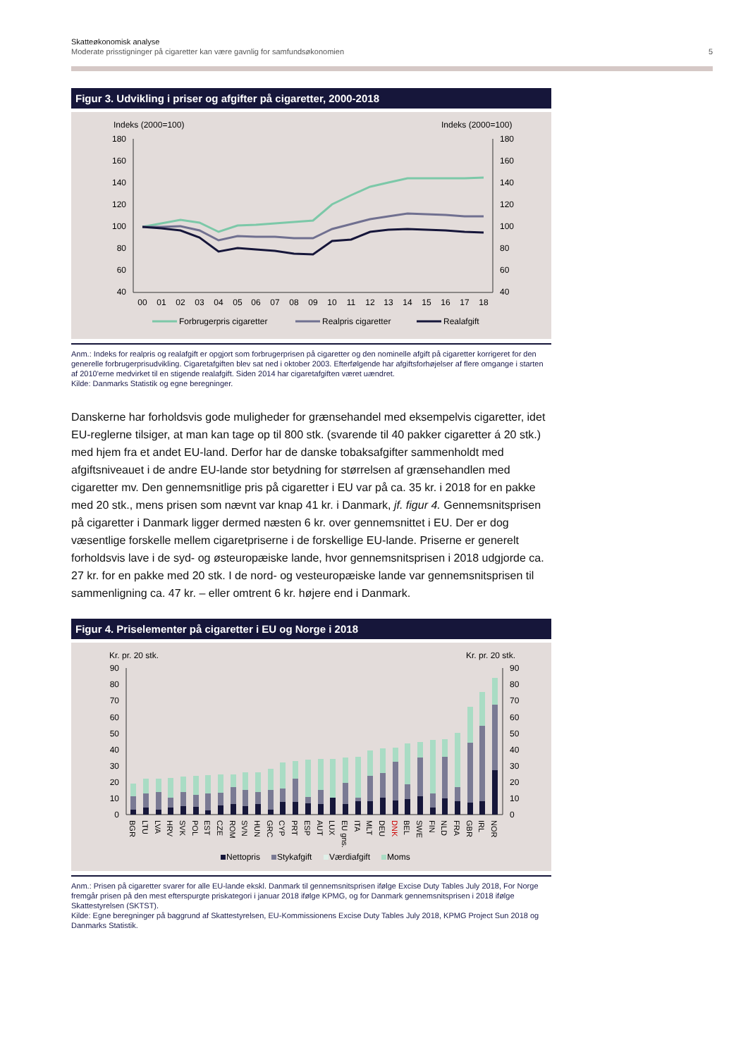Skatteøkonomisk analyse
Moderate prisstigninger på cigaretter kan være gavnlig for samfundsøkonomien
5
Figur 3. Udvikling i priser og afgifter på cigaretter, 2000-2018
Indeks (2000=100)
Indeks (2000=100)
180
160
140
120
100
80
60
40
180
160
140
120
100
80
60
40
00
01
02
03
04
05
06
07
08
09
10
11
12
13
14
15
16
17
18
Forbrugerpris cigaretter
Realpris cigaretter
Realafgift
Anm.: Indeks for realpris og realafgift er opgjort som forbrugerprisen på cigaretter og den nominelle afgift på cigaretter korrigeret for den generelle forbrugerprisudvikling. Cigaretafgiften blev sat ned i oktober 2003. Efterfølgende har afgiftsforhøjelser af flere omgange i starten af 2010'erne medvirket til en stigende realafgift. Siden 2014 har cigaretafgiften været uændret.
Kilde: Danmarks Statistik og egne beregninger.
Danskerne har forholdsvis gode muligheder for grænsehandel med eksempelvis cigaretter, idet EU-reglerne tilsiger, at man kan tage op til 800 stk. (svarende til 40 pakker cigaretter á 20 stk.) med hjem fra et andet EU-land. Derfor har de danske tobaksafgifter sammenholdt med afgiftsniveauet i de andre EU-lande stor betydning for størrelsen af grænsehandlen med cigaretter mv. Den gennemsnitlige pris på cigaretter i EU var på ca. 35 kr. i 2018 for en pakke med 20 stk., mens prisen som nævnt var knap 41 kr. i Danmark, jf. figur 4. Gennemsnitsprisen på cigaretter i Danmark ligger dermed næsten 6 kr. over gennemsnittet i EU. Der er dog væsentlige forskelle mellem cigaretpriserne i de forskellige EU-lande. Priserne er generelt forholdsvis lave i de syd- og østeuropæiske lande, hvor gennemsnitsprisen i 2018 udgjorde ca. 27 kr. for en pakke med 20 stk. I de nord- og vesteuropæiske lande var gennemsnitsprisen til sammenligning ca. 47 kr. – eller omtrent 6 kr. højere end i Danmark.
Figur 4. Priselementer på cigaretter i EU og Norge i 2018
Kr. pr. 20 stk.
Kr. pr. 20 stk.
90
80
70
60
50
40
30
20
10
0
90
80
70
60
50
40
30
20
10
0
BGR
LTU
LVA
HRV
SVK
POL
EST
CZE
ROM
SVN
HUN
GRC
CYP
PRT
ESP
AUT
LUX
EU gns.
ITA
MLT
DEU
DNK
BEL
SWE
FIN
NLD
FRA
GBR
IRL
NOR
Nettopris
Stykafgift
Værdiafgift
Moms
Anm.: Prisen på cigaretter svarer for alle EU-lande ekskl. Danmark til gennemsnitsprisen ifølge Excise Duty Tables July 2018, For Norge fremgår prisen på den mest efterspurgte priskategori i januar 2018 ifølge KPMG, og for Danmark gennemsnitsprisen i 2018 ifølge Skattestyrelsen (SKTST).
Kilde: Egne beregninger på baggrund af Skattestyrelsen, EU-Kommissionens Excise Duty Tables July 2018, KPMG Project Sun 2018 og Danmarks Statistik.